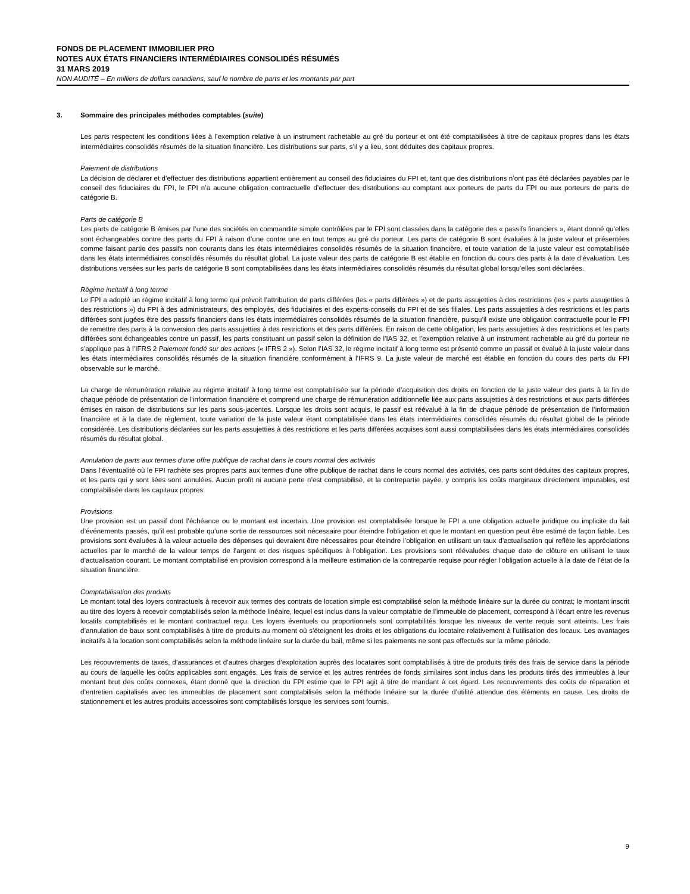FONDS DE PLACEMENT IMMOBILIER PRO
NOTES AUX ÉTATS FINANCIERS INTERMÉDIAIRES CONSOLIDÉS RÉSUMÉS
31 MARS 2019
NON AUDITÉ – En milliers de dollars canadiens, sauf le nombre de parts et les montants par part
3. Sommaire des principales méthodes comptables (suite)
Les parts respectent les conditions liées à l’exemption relative à un instrument rachetable au gré du porteur et ont été comptabilisées à titre de capitaux propres dans les états intermédiaires consolidés résumés de la situation financière. Les distributions sur parts, s’il y a lieu, sont déduites des capitaux propres.
Paiement de distributions
La décision de déclarer et d’effectuer des distributions appartient entièrement au conseil des fiduciaires du FPI et, tant que des distributions n’ont pas été déclarées payables par le conseil des fiduciaires du FPI, le FPI n’a aucune obligation contractuelle d’effectuer des distributions au comptant aux porteurs de parts du FPI ou aux porteurs de parts de catégorie B.
Parts de catégorie B
Les parts de catégorie B émises par l’une des sociétés en commandite simple contrôlées par le FPI sont classées dans la catégorie des « passifs financiers », étant donné qu’elles sont échangeables contre des parts du FPI à raison d’une contre une en tout temps au gré du porteur. Les parts de catégorie B sont évaluées à la juste valeur et présentées comme faisant partie des passifs non courants dans les états intermédiaires consolidés résumés de la situation financière, et toute variation de la juste valeur est comptabilisée dans les états intermédiaires consolidés résumés du résultat global. La juste valeur des parts de catégorie B est établie en fonction du cours des parts à la date d’évaluation. Les distributions versées sur les parts de catégorie B sont comptabilisées dans les états intermédiaires consolidés résumés du résultat global lorsqu’elles sont déclarées.
Régime incitatif à long terme
Le FPI a adopté un régime incitatif à long terme qui prévoit l’attribution de parts différées (les « parts différées ») et de parts assujetties à des restrictions (les « parts assujetties à des restrictions ») du FPI à des administrateurs, des employés, des fiduciaires et des experts-conseils du FPI et de ses filiales. Les parts assujetties à des restrictions et les parts différées sont jugées être des passifs financiers dans les états intermédiaires consolidés résumés de la situation financière, puisqu’il existe une obligation contractuelle pour le FPI de remettre des parts à la conversion des parts assujetties à des restrictions et des parts différées. En raison de cette obligation, les parts assujetties à des restrictions et les parts différées sont échangeables contre un passif, les parts constituant un passif selon la définition de l’IAS 32, et l’exemption relative à un instrument rachetable au gré du porteur ne s’applique pas à l’IFRS 2 Paiement fondé sur des actions (« IFRS 2 »). Selon l’IAS 32, le régime incitatif à long terme est présenté comme un passif et évalué à la juste valeur dans les états intermédiaires consolidés résumés de la situation financière conformément à l’IFRS 9. La juste valeur de marché est établie en fonction du cours des parts du FPI observable sur le marché.
La charge de rémunération relative au régime incitatif à long terme est comptabilisée sur la période d’acquisition des droits en fonction de la juste valeur des parts à la fin de chaque période de présentation de l’information financière et comprend une charge de rémunération additionnelle liée aux parts assujetties à des restrictions et aux parts différées émises en raison de distributions sur les parts sous-jacentes. Lorsque les droits sont acquis, le passif est réévalué à la fin de chaque période de présentation de l’information financière et à la date de règlement, toute variation de la juste valeur étant comptabilisée dans les états intermédiaires consolidés résumés du résultat global de la période considérée. Les distributions déclarées sur les parts assujetties à des restrictions et les parts différées acquises sont aussi comptabilisées dans les états intermédiaires consolidés résumés du résultat global.
Annulation de parts aux termes d’une offre publique de rachat dans le cours normal des activités
Dans l’éventualité où le FPI rachète ses propres parts aux termes d’une offre publique de rachat dans le cours normal des activités, ces parts sont déduites des capitaux propres, et les parts qui y sont liées sont annulées. Aucun profit ni aucune perte n’est comptabilisé, et la contrepartie payée, y compris les coûts marginaux directement imputables, est comptabilisée dans les capitaux propres.
Provisions
Une provision est un passif dont l’échéance ou le montant est incertain. Une provision est comptabilisée lorsque le FPI a une obligation actuelle juridique ou implicite du fait d’événements passés, qu’il est probable qu’une sortie de ressources soit nécessaire pour éteindre l’obligation et que le montant en question peut être estimé de façon fiable. Les provisions sont évaluées à la valeur actuelle des dépenses qui devraient être nécessaires pour éteindre l’obligation en utilisant un taux d’actualisation qui reflète les appréciations actuelles par le marché de la valeur temps de l’argent et des risques spécifiques à l’obligation. Les provisions sont réévaluées chaque date de clôture en utilisant le taux d’actualisation courant. Le montant comptabilisé en provision correspond à la meilleure estimation de la contrepartie requise pour régler l’obligation actuelle à la date de l’état de la situation financière.
Comptabilisation des produits
Le montant total des loyers contractuels à recevoir aux termes des contrats de location simple est comptabilisé selon la méthode linéaire sur la durée du contrat; le montant inscrit au titre des loyers à recevoir comptabilisés selon la méthode linéaire, lequel est inclus dans la valeur comptable de l’immeuble de placement, correspond à l’écart entre les revenus locatifs comptabilisés et le montant contractuel reçu. Les loyers éventuels ou proportionnels sont comptabilités lorsque les niveaux de vente requis sont atteints. Les frais d’annulation de baux sont comptabilisés à titre de produits au moment où s’éteignent les droits et les obligations du locataire relativement à l’utilisation des locaux. Les avantages incitatifs à la location sont comptabilisés selon la méthode linéaire sur la durée du bail, même si les paiements ne sont pas effectués sur la même période.
Les recouvrements de taxes, d’assurances et d’autres charges d’exploitation auprès des locataires sont comptabilisés à titre de produits tirés des frais de service dans la période au cours de laquelle les coûts applicables sont engagés. Les frais de service et les autres rentrées de fonds similaires sont inclus dans les produits tirés des immeubles à leur montant brut des coûts connexes, étant donné que la direction du FPI estime que le FPI agit à titre de mandant à cet égard. Les recouvrements des coûts de réparation et d’entretien capitalisés avec les immeubles de placement sont comptabilisés selon la méthode linéaire sur la durée d’utilité attendue des éléments en cause. Les droits de stationnement et les autres produits accessoires sont comptabilisés lorsque les services sont fournis.
9